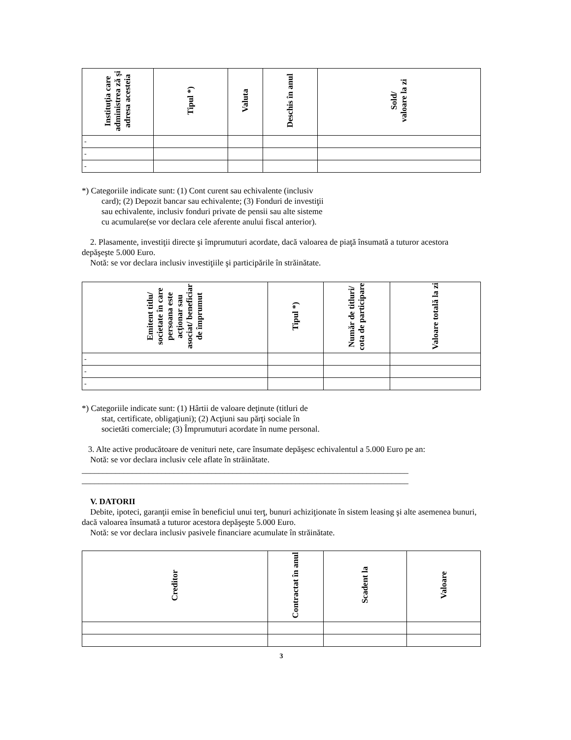| Instituţia care administrea ză şi adresa acesteia | Tipul *) | Valuta | Deschis în anul | Sold/ valoare la zi |
| --- | --- | --- | --- | --- |
| - | | | | |
| - | | | | |
| - | | | | |
*) Categoriile indicate sunt: (1) Cont curent sau echivalente (inclusiv
card); (2) Depozit bancar sau echivalente; (3) Fonduri de investiţii
sau echivalente, inclusiv fonduri private de pensii sau alte sisteme
cu acumulare(se vor declara cele aferente anului fiscal anterior).
2. Plasamente, investiţii directe şi împrumuturi acordate, dacă valoarea de piaţă însumată a tuturor acestora depăşeşte 5.000 Euro.
Notă: se vor declara inclusiv investiţiile şi participările în străinătate.
| Emitent titlu/ societate în care persoana este acţionar sau asociat/ beneficiar de împrumut | Tipul *) | Număr de titluri/ cota de participare | Valoare totală la zi |
| --- | --- | --- | --- |
| - | | | |
| - | | | |
| - | | | |
*) Categoriile indicate sunt: (1) Hârtii de valoare deţinute (titluri de
stat, certificate, obligaţiuni); (2) Acţiuni sau părţi sociale în
societăti comerciale; (3) Împrumuturi acordate în nume personal.
3. Alte active producătoare de venituri nete, care însumate depăşesc echivalentul a 5.000 Euro pe an:
Notă: se vor declara inclusiv cele aflate în străinătate.
______________________________________________________________________________
______________________________________________________________________________
V. DATORII
Debite, ipoteci, garanţii emise în beneficiul unui terţ, bunuri achiziţionate în sistem leasing şi alte asemenea bunuri, dacă valoarea însumată a tuturor acestora depăşeşte 5.000 Euro.
Notă: se vor declara inclusiv pasivele financiare acumulate în străinătate.
| Creditor | Contractat în anul | Scadent la | Valoare |
| --- | --- | --- | --- |
3